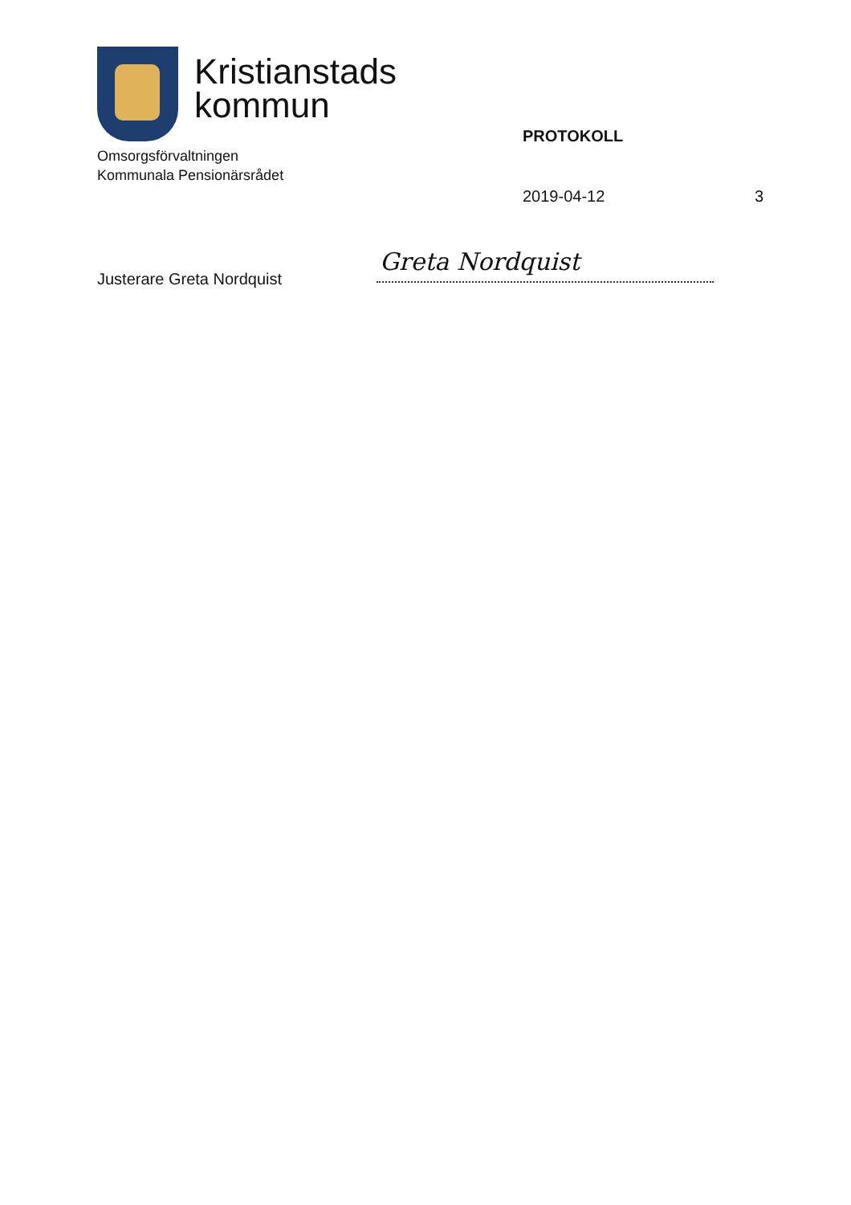Kristianstads
kommun
Omsorgsförvaltningen
Kommunala Pensionärsrådet
PROTOKOLL
2019-04-12 3
Justerare Greta Nordquist
Greta Nordquist